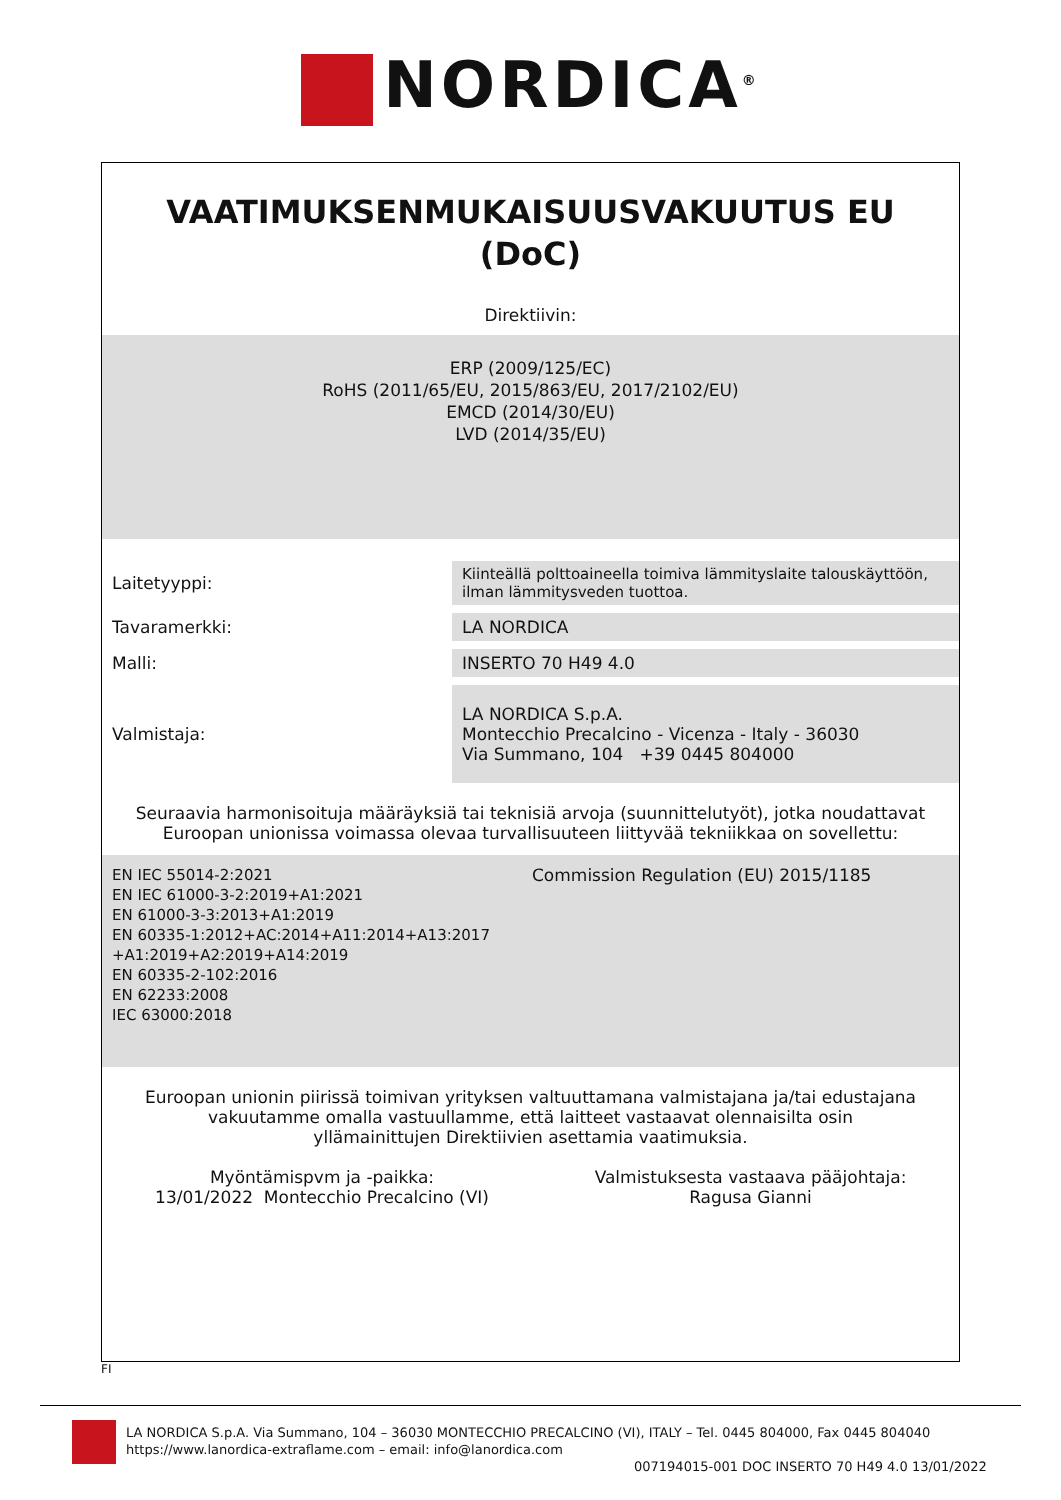NORDICA<sup>®</sup>
VAATIMUKSENMUKAISUUSVAKUUTUS EU
(DoC)
Direktiivin:
ERP (2009/125/EC)
RoHS (2011/65/EU, 2015/863/EU, 2017/2102/EU)
EMCD (2014/30/EU)
LVD (2014/35/EU)
| Laitetyyppi: | Kiinteällä polttoaineella toimiva lämmityslaite talouskäyttöön, ilman lämmitysveden tuottoa. |
| Tavaramerkki: | LA NORDICA |
| Malli: | INSERTO 70 H49 4.0 |
| Valmistaja: | LA NORDICA S.p.A. Montecchio Precalcino - Vicenza - Italy - 36030 Via Summano, 104 +39 0445 804000 |
Seuraavia harmonisoituja määräyksiä tai teknisiä arvoja (suunnittelutyöt), jotka noudattavat Euroopan unionissa voimassa olevaa turvallisuuteen liittyvää tekniikkaa on sovellettu:
EN IEC 55014-2:2021
EN IEC 61000-3-2:2019+A1:2021
EN 61000-3-3:2013+A1:2019
EN 60335-1:2012+AC:2014+A11:2014+A13:2017
+A1:2019+A2:2019+A14:2019
EN 60335-2-102:2016
EN 62233:2008
IEC 63000:2018
Commission Regulation (EU) 2015/1185
Euroopan unionin piirissä toimivan yrityksen valtuuttamana valmistajana ja/tai edustajana vakuutamme omalla vastuullamme, että laitteet vastaavat olennaisilta osin yllämainittujen Direktiivien asettamia vaatimuksia.
Myöntämispvm ja -paikka:
13/01/2022 Montecchio Precalcino (VI)
Valmistuksesta vastaava pääjohtaja:
Ragusa Gianni
FI
LA NORDICA S.p.A. Via Summano, 104 – 36030 MONTECCHIO PRECALCINO (VI), ITALY – Tel. 0445 804000, Fax 0445 804040
https://www.lanordica-extraflame.com – email: info@lanordica.com
007194015-001 DOC INSERTO 70 H49 4.0 13/01/2022